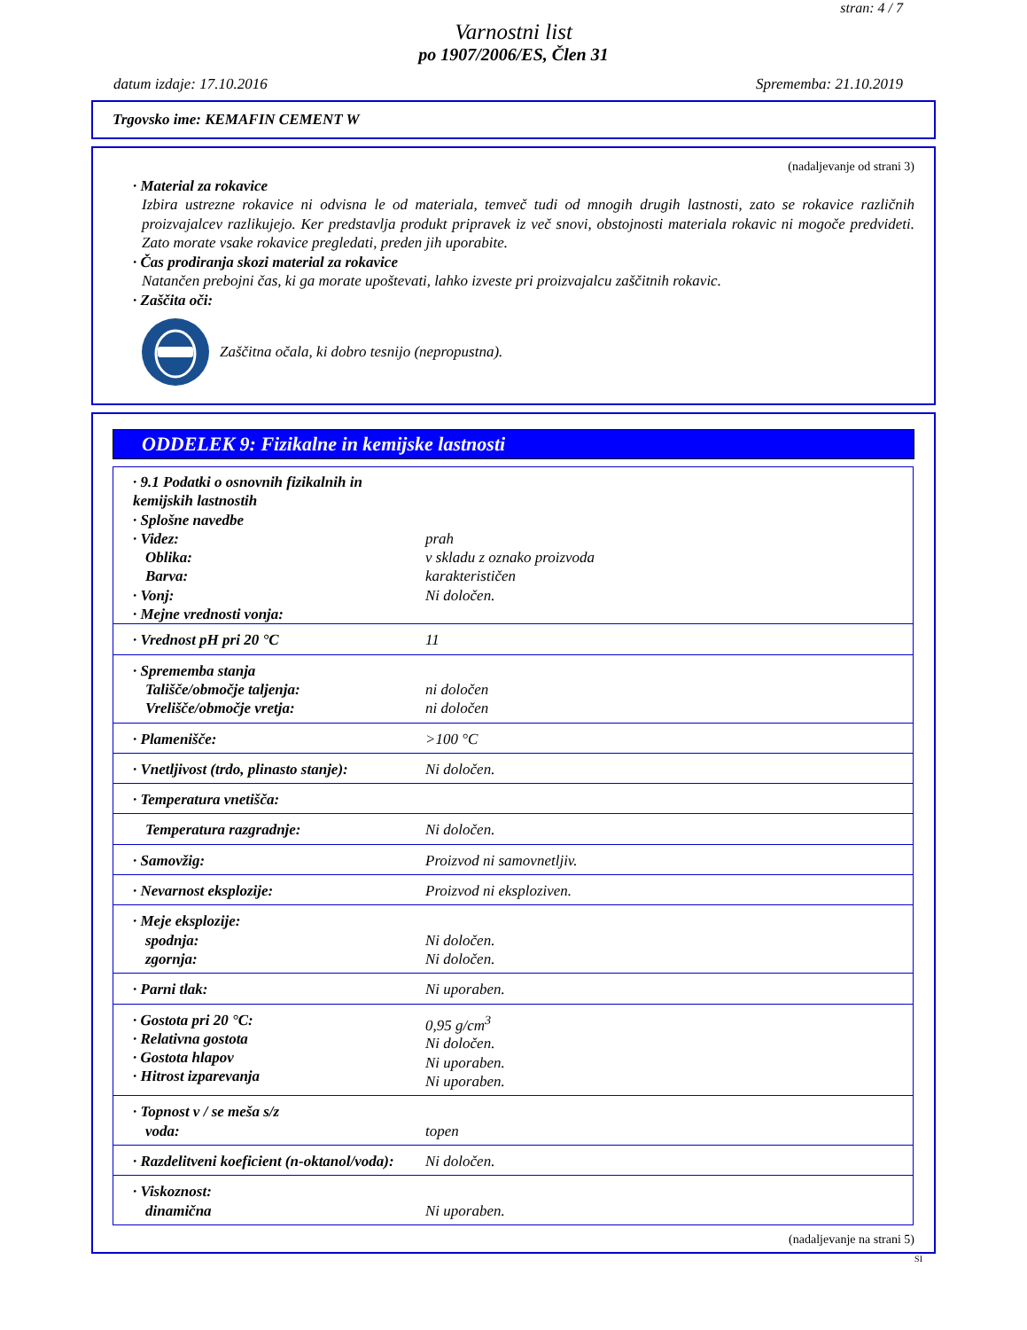stran: 4 / 7
Varnostni list
po 1907/2006/ES, Člen 31
datum izdaje: 17.10.2016 Sprememba: 21.10.2019
Trgovsko ime: KEMAFIN CEMENT W
(nadaljevanje od strani 3)
· Material za rokavice
Izbira ustrezne rokavice ni odvisna le od materiala, temveč tudi od mnogih drugih lastnosti, zato se rokavice različnih proizvajalcev razlikujejo. Ker predstavlja produkt pripravek iz več snovi, obstojnosti materiala rokavic ni mogoče predvideti. Zato morate vsake rokavice pregledati, preden jih uporabite.
· Čas prodiranja skozi material za rokavice
Natančen prebojni čas, ki ga morate upoštevati, lahko izveste pri proizvajalcu zaščitnih rokavic.
· Zaščita oči:
Zaščitna očala, ki dobro tesnijo (nepropustna).
ODDELEK 9: Fizikalne in kemijske lastnosti
| · 9.1 Podatki o osnovnih fizikalnih in kemijskih lastnostih · Splošne navedbe · Videz: Oblika: Barva: · Vonj: · Mejne vrednosti vonja: | prah v skladu z oznako proizvoda karakterističen Ni določen. |
| · Vrednost pH pri 20 °C | 11 |
| · Sprememba stanja Tališče/območje taljenja: Vrelišče/območje vretja: | ni določen ni določen |
| · Plamenišče: | >100 °C |
| · Vnetljivost (trdo, plinasto stanje): | Ni določen. |
| · Temperatura vnetišča: | |
| Temperatura razgradnje: | Ni določen. |
| · Samovžig: | Proizvod ni samovnetljiv. |
| · Nevarnost eksplozije: | Proizvod ni eksploziven. |
| · Meje eksplozije: spodnja: zgornja: | Ni določen. Ni določen. |
| · Parni tlak: | Ni uporaben. |
| · Gostota pri 20 °C: · Relativna gostota · Gostota hlapov · Hitrost izparevanja | 0,95 g/cm<sup>3</sup> Ni določen. Ni uporaben. Ni uporaben. |
| · Topnost v / se meša s/z voda: | topen |
| · Razdelitveni koeficient (n-oktanol/voda): | Ni določen. |
| · Viskoznost: dinamična | Ni uporaben. |
(nadaljevanje na strani 5)
SI